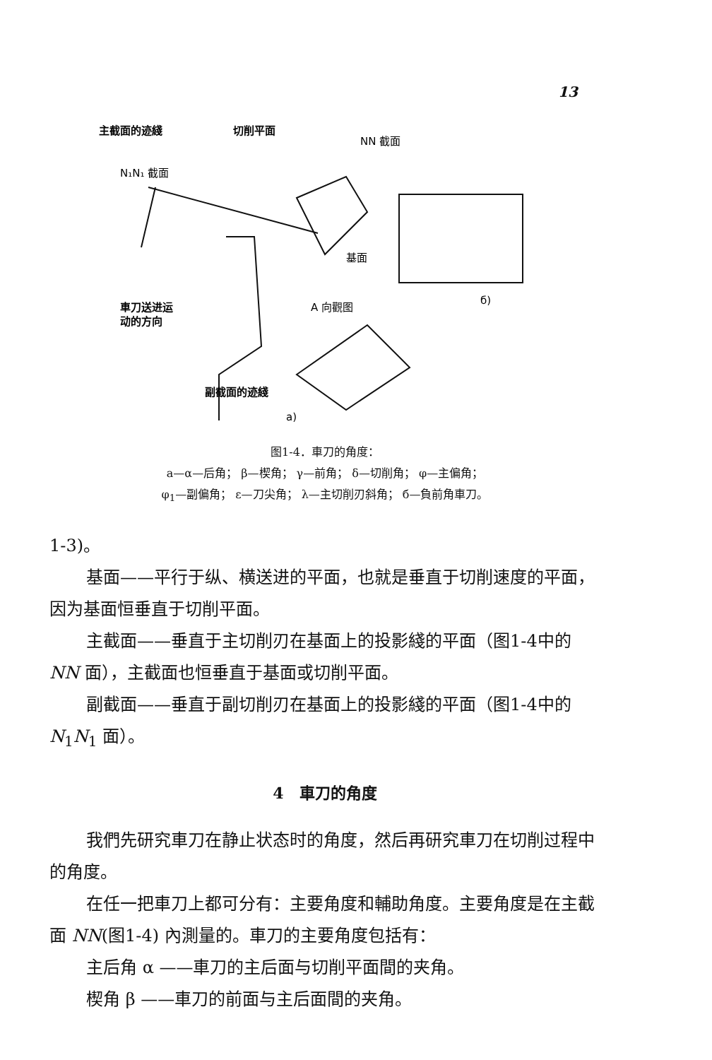13
主截面的迹綫
切削平面
NN 截面
N₁N₁ 截面
基面
車刀送进运
动的方向
A 向觀图
б)
副截面的迹綫
a)
图1-4．車刀的角度：
a—α—后角； β—楔角； γ—前角； δ—切削角； φ—主偏角；
φ<sub>1</sub>—副偏角； ε—刀尖角； λ—主切削刃斜角； б—負前角車刀。
1-3)。
基面——平行于纵、横送进的平面，也就是垂直于切削速度的平面，因为基面恒垂直于切削平面。
主截面——垂直于主切削刃在基面上的投影綫的平面（图1-4中的 NN 面），主截面也恒垂直于基面或切削平面。
副截面——垂直于副切削刃在基面上的投影綫的平面（图1-4中的 N<sub>1</sub>N<sub>1</sub> 面）。
4　車刀的角度
我們先研究車刀在静止状态时的角度，然后再研究車刀在切削过程中的角度。
在任一把車刀上都可分有：主要角度和輔助角度。主要角度是在主截面 NN(图1-4) 內測量的。車刀的主要角度包括有：
主后角 α ——車刀的主后面与切削平面間的夹角。
楔角 β ——車刀的前面与主后面間的夹角。